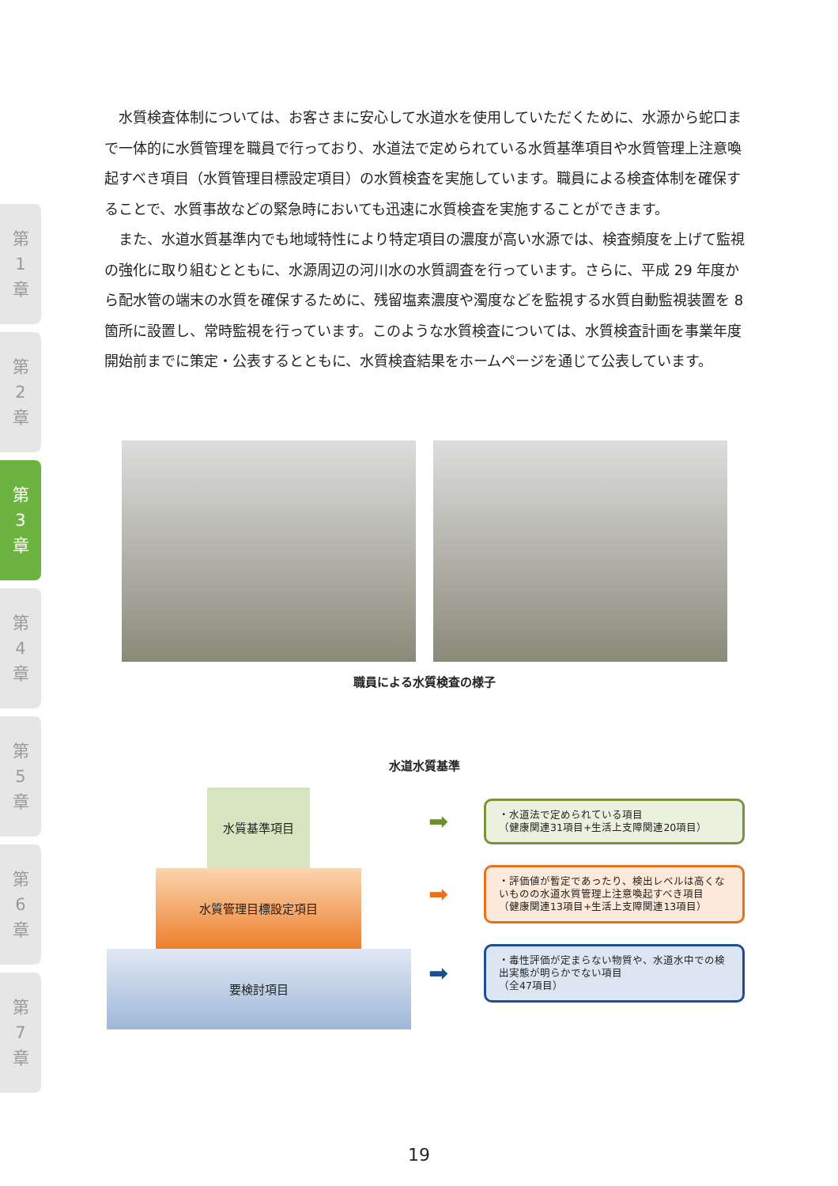第
1
章
第
2
章
第
3
章
第
4
章
第
5
章
第
6
章
第
7
章
水質検査体制については、お客さまに安心して水道水を使用していただくために、水源から蛇口まで一体的に水質管理を職員で行っており、水道法で定められている水質基準項目や水質管理上注意喚起すべき項目（水質管理目標設定項目）の水質検査を実施しています。職員による検査体制を確保することで、水質事故などの緊急時においても迅速に水質検査を実施することができます。
また、水道水質基準内でも地域特性により特定項目の濃度が高い水源では、検査頻度を上げて監視の強化に取り組むとともに、水源周辺の河川水の水質調査を行っています。さらに、平成 29 年度から配水管の端末の水質を確保するために、残留塩素濃度や濁度などを監視する水質自動監視装置を 8 箇所に設置し、常時監視を行っています。このような水質検査については、水質検査計画を事業年度開始前までに策定・公表するとともに、水質検査結果をホームページを通じて公表しています。
職員による水質検査の様子
水道水質基準
水質基準項目
水質管理目標設定項目
要検討項目
➡
・水道法で定められている項目
（健康関連31項目+生活上支障関連20項目）
➡
・評価値が暫定であったり、検出レベルは高くないものの水道水質管理上注意喚起すべき項目
（健康関連13項目+生活上支障関連13項目）
➡
・毒性評価が定まらない物質や、水道水中での検出実態が明らかでない項目
（全47項目）
19